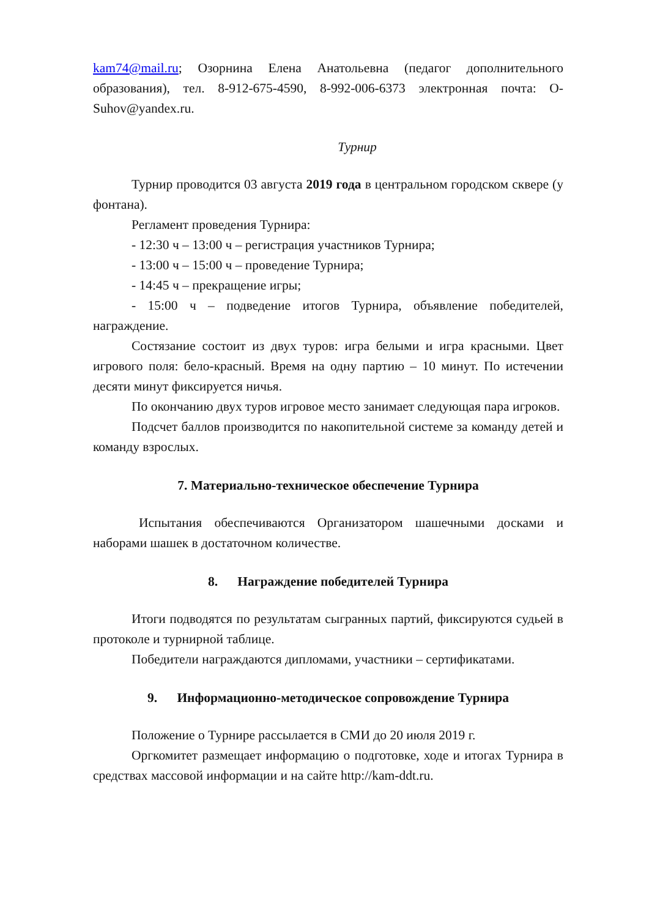kam74@mail.ru; Озорнина Елена Анатольевна (педагог дополнительного образования), тел. 8-912-675-4590, 8-992-006-6373 электронная почта: O-Suhov@yandex.ru.
Турнир
Турнир проводится 03 августа 2019 года в центральном городском сквере (у фонтана).
Регламент проведения Турнира:
- 12:30 ч – 13:00 ч – регистрация участников Турнира;
- 13:00 ч – 15:00 ч – проведение Турнира;
- 14:45 ч – прекращение игры;
- 15:00 ч – подведение итогов Турнира, объявление победителей, награждение.
Состязание состоит из двух туров: игра белыми и игра красными. Цвет игрового поля: бело-красный. Время на одну партию – 10 минут. По истечении десяти минут фиксируется ничья.
По окончанию двух туров игровое место занимает следующая пара игроков.
Подсчет баллов производится по накопительной системе за команду детей и команду взрослых.
7. Материально-техническое обеспечение Турнира
Испытания обеспечиваются Организатором шашечными досками и наборами шашек в достаточном количестве.
8. Награждение победителей Турнира
Итоги подводятся по результатам сыгранных партий, фиксируются судьей в протоколе и турнирной таблице.
Победители награждаются дипломами, участники – сертификатами.
9. Информационно-методическое сопровождение Турнира
Положение о Турнире рассылается в СМИ до 20 июля 2019 г.
Оргкомитет размещает информацию о подготовке, ходе и итогах Турнира в средствах массовой информации и на сайте http://kam-ddt.ru.